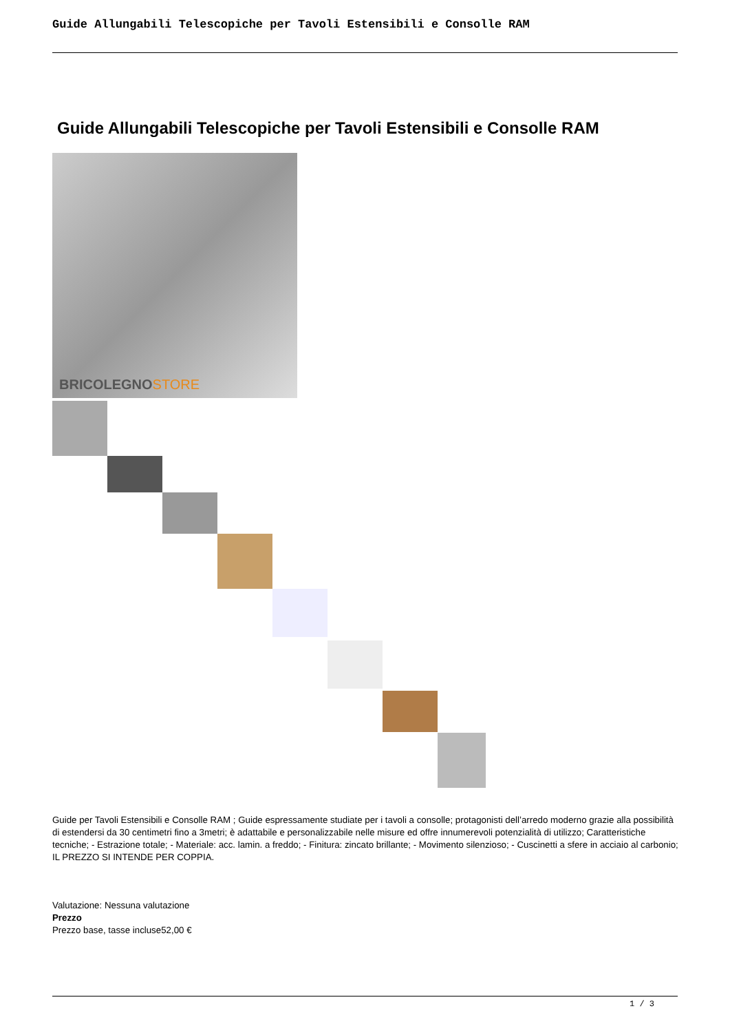Guide Allungabili Telescopiche per Tavoli Estensibili e Consolle RAM
Guide Allungabili Telescopiche per Tavoli Estensibili e Consolle RAM
BRICOLEGNOSTORE
Guide per Tavoli Estensibili e Consolle RAM ; Guide espressamente studiate per i tavoli a consolle; protagonisti dell’arredo moderno grazie alla possibilità di estendersi da 30 centimetri fino a 3metri; è adattabile e personalizzabile nelle misure ed offre innumerevoli potenzialità di utilizzo; Caratteristiche tecniche; - Estrazione totale; - Materiale: acc. lamin. a freddo; - Finitura: zincato brillante; - Movimento silenzioso; - Cuscinetti a sfere in acciaio al carbonio; IL PREZZO SI INTENDE PER COPPIA.
Valutazione: Nessuna valutazione
Prezzo
Prezzo base, tasse incluse52,00 €
1 / 3